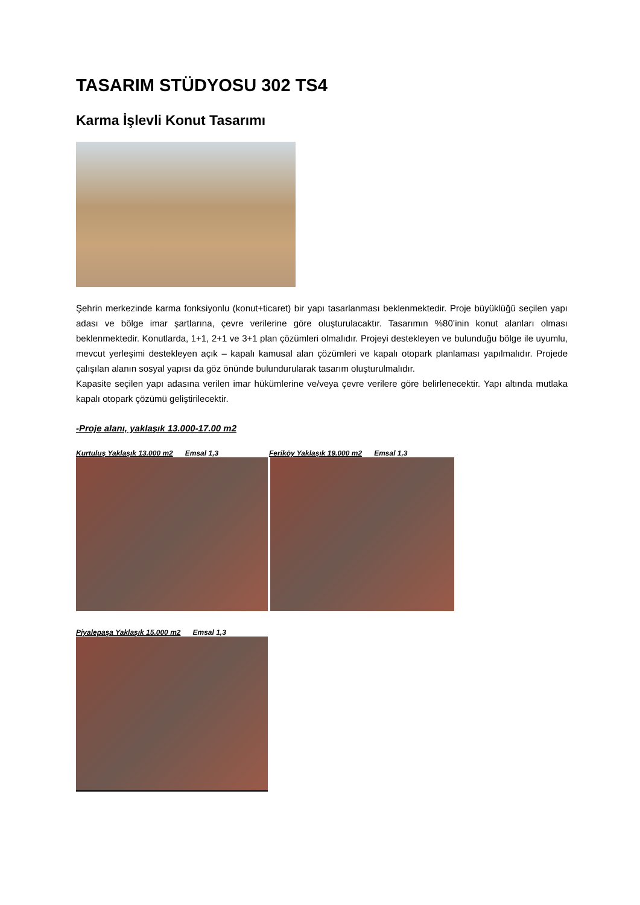TASARIM STÜDYOSU 302 TS4
Karma İşlevli Konut Tasarımı
Şehrin merkezinde karma fonksiyonlu (konut+ticaret) bir yapı tasarlanması beklenmektedir. Proje büyüklüğü seçilen yapı adası ve bölge imar şartlarına, çevre verilerine göre oluşturulacaktır. Tasarımın %80’inin konut alanları olması beklenmektedir. Konutlarda, 1+1, 2+1 ve 3+1 plan çözümleri olmalıdır. Projeyi destekleyen ve bulunduğu bölge ile uyumlu, mevcut yerleşimi destekleyen açık – kapalı kamusal alan çözümleri ve kapalı otopark planlaması yapılmalıdır. Projede çalışılan alanın sosyal yapısı da göz önünde bulundurularak tasarım oluşturulmalıdır.
Kapasite seçilen yapı adasına verilen imar hükümlerine ve/veya çevre verilere göre belirlenecektir. Yapı altında mutlaka kapalı otopark çözümü geliştirilecektir.
-Proje alanı, yaklaşık 13.000-17.00 m2
Kurtuluş Yaklaşık 13.000 m2 Emsal 1,3 Feriköy Yaklaşık 19.000 m2 Emsal 1,3
Piyalepaşa Yaklaşık 15.000 m2 Emsal 1,3